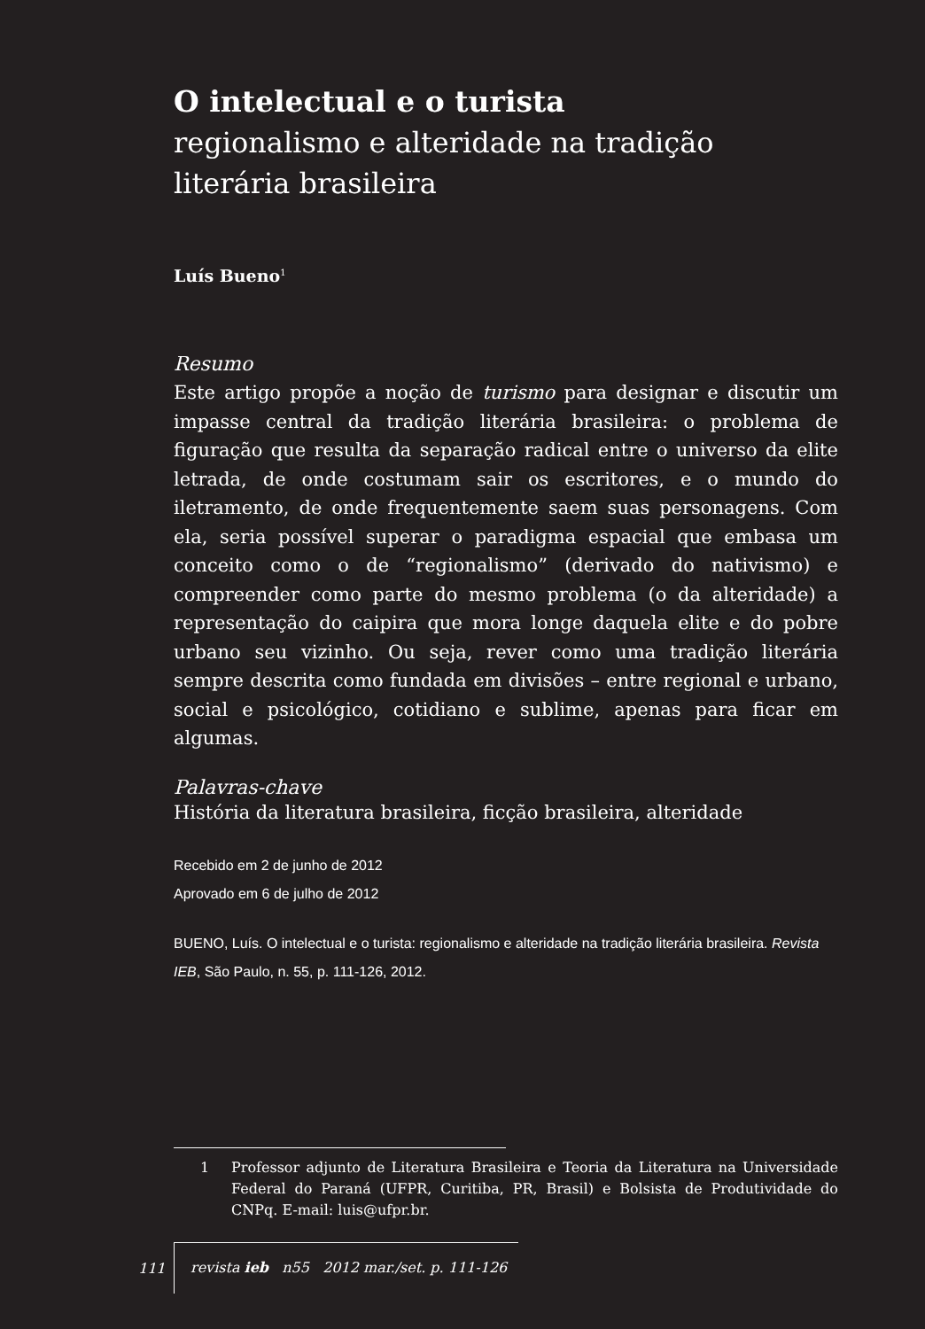O intelectual e o turista
regionalismo e alteridade na tradição literária brasileira
Luís Bueno<sup>1</sup>
Resumo
Este artigo propõe a noção de turismo para designar e discutir um impasse central da tradição literária brasileira: o problema de figuração que resulta da separação radical entre o universo da elite letrada, de onde costumam sair os escritores, e o mundo do iletramento, de onde frequentemente saem suas personagens. Com ela, seria possível superar o paradigma espacial que embasa um conceito como o de “regionalismo” (derivado do nativismo) e compreender como parte do mesmo problema (o da alteridade) a representação do caipira que mora longe daquela elite e do pobre urbano seu vizinho. Ou seja, rever como uma tradição literária sempre descrita como fundada em divisões – entre regional e urbano, social e psicológico, cotidiano e sublime, apenas para ficar em algumas.
Palavras-chave
História da literatura brasileira, ficção brasileira, alteridade
Recebido em 2 de junho de 2012
Aprovado em 6 de julho de 2012
BUENO, Luís. O intelectual e o turista: regionalismo e alteridade na tradição literária brasileira. Revista IEB, São Paulo, n. 55, p. 111-126, 2012.
1 Professor adjunto de Literatura Brasileira e Teoria da Literatura na Universidade Federal do Paraná (UFPR, Curitiba, PR, Brasil) e Bolsista de Produtividade do CNPq. E-mail: luis@ufpr.br.
111 revista ieb n55 2012 mar./set. p. 111-126